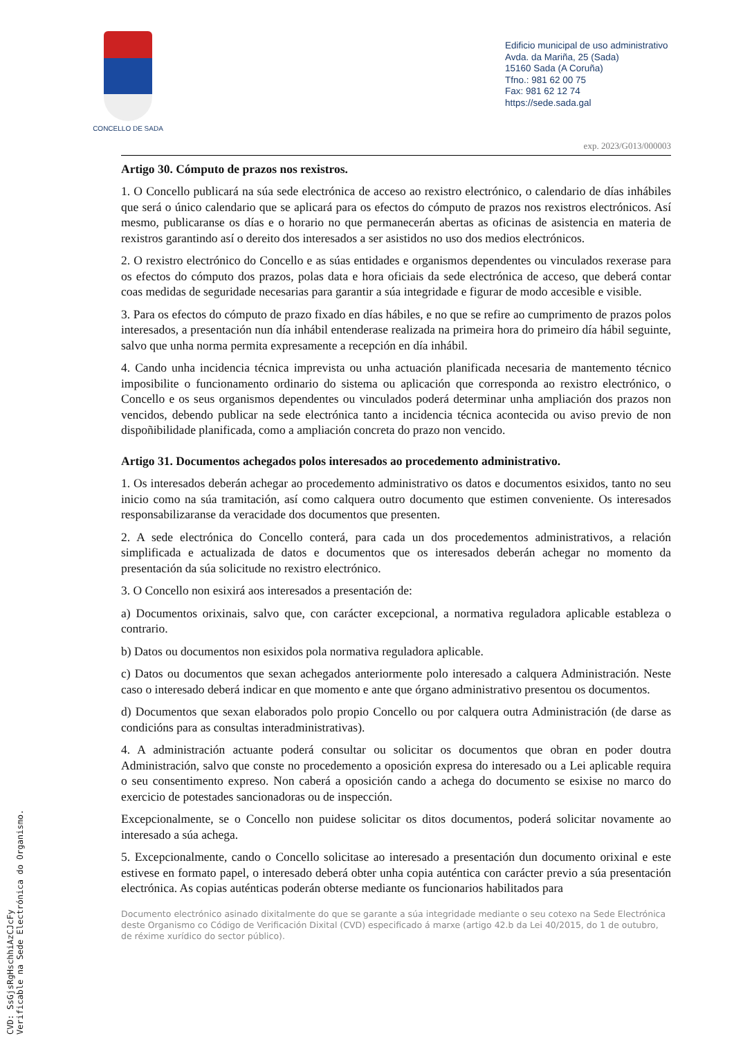CONCELLO DE SADA
Edificio municipal de uso administrativo
Avda. da Mariña, 25 (Sada)
15160 Sada (A Coruña)
Tfno.: 981 62 00 75
Fax: 981 62 12 74
https://sede.sada.gal
exp. 2023/G013/000003
Artigo 30. Cómputo de prazos nos rexistros.
1. O Concello publicará na súa sede electrónica de acceso ao rexistro electrónico, o calendario de días inhábiles que será o único calendario que se aplicará para os efectos do cómputo de prazos nos rexistros electrónicos. Así mesmo, publicaranse os días e o horario no que permanecerán abertas as oficinas de asistencia en materia de rexistros garantindo así o dereito dos interesados a ser asistidos no uso dos medios electrónicos.
2. O rexistro electrónico do Concello e as súas entidades e organismos dependentes ou vinculados rexerase para os efectos do cómputo dos prazos, polas data e hora oficiais da sede electrónica de acceso, que deberá contar coas medidas de seguridade necesarias para garantir a súa integridade e figurar de modo accesible e visible.
3. Para os efectos do cómputo de prazo fixado en días hábiles, e no que se refire ao cumprimento de prazos polos interesados, a presentación nun día inhábil entenderase realizada na primeira hora do primeiro día hábil seguinte, salvo que unha norma permita expresamente a recepción en día inhábil.
4. Cando unha incidencia técnica imprevista ou unha actuación planificada necesaria de mantemento técnico imposibilite o funcionamento ordinario do sistema ou aplicación que corresponda ao rexistro electrónico, o Concello e os seus organismos dependentes ou vinculados poderá determinar unha ampliación dos prazos non vencidos, debendo publicar na sede electrónica tanto a incidencia técnica acontecida ou aviso previo de non dispoñibilidade planificada, como a ampliación concreta do prazo non vencido.
Artigo 31. Documentos achegados polos interesados ao procedemento administrativo.
1. Os interesados deberán achegar ao procedemento administrativo os datos e documentos esixidos, tanto no seu inicio como na súa tramitación, así como calquera outro documento que estimen conveniente. Os interesados responsabilizaranse da veracidade dos documentos que presenten.
2. A sede electrónica do Concello conterá, para cada un dos procedementos administrativos, a relación simplificada e actualizada de datos e documentos que os interesados deberán achegar no momento da presentación da súa solicitude no rexistro electrónico.
3. O Concello non esixirá aos interesados a presentación de:
a) Documentos orixinais, salvo que, con carácter excepcional, a normativa reguladora aplicable estableza o contrario.
b) Datos ou documentos non esixidos pola normativa reguladora aplicable.
c) Datos ou documentos que sexan achegados anteriormente polo interesado a calquera Administración. Neste caso o interesado deberá indicar en que momento e ante que órgano administrativo presentou os documentos.
d) Documentos que sexan elaborados polo propio Concello ou por calquera outra Administración (de darse as condicións para as consultas interadministrativas).
4. A administración actuante poderá consultar ou solicitar os documentos que obran en poder doutra Administración, salvo que conste no procedemento a oposición expresa do interesado ou a Lei aplicable requira o seu consentimento expreso. Non caberá a oposición cando a achega do documento se esixise no marco do exercicio de potestades sancionadoras ou de inspección.
Excepcionalmente, se o Concello non puidese solicitar os ditos documentos, poderá solicitar novamente ao interesado a súa achega.
5. Excepcionalmente, cando o Concello solicitase ao interesado a presentación dun documento orixinal e este estivese en formato papel, o interesado deberá obter unha copia auténtica con carácter previo a súa presentación electrónica. As copias auténticas poderán obterse mediante os funcionarios habilitados para
Documento electrónico asinado dixitalmente do que se garante a súa integridade mediante o seu cotexo na Sede Electrónica deste Organismo co Código de Verificación Dixital (CVD) especificado á marxe (artigo 42.b da Lei 40/2015, do 1 de outubro, de réxime xurídico do sector público).
CVD: SsGjsRgHschhiAzCJcFy
Verificable na Sede Electrónica do Organismo.